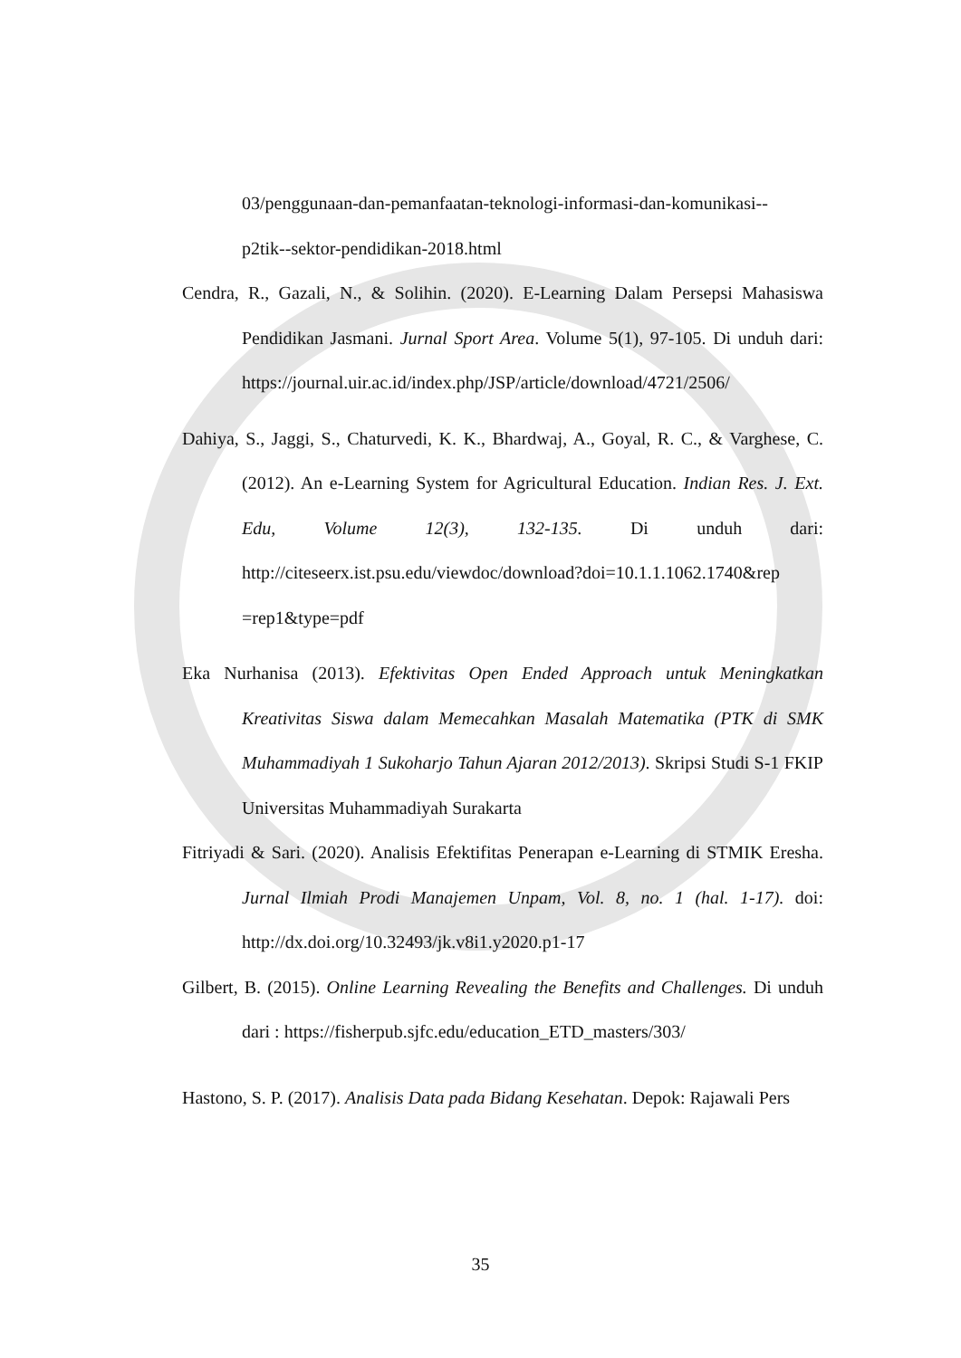03/penggunaan-dan-pemanfaatan-teknologi-informasi-dan-komunikasi--
p2tik--sektor-pendidikan-2018.html
Cendra, R., Gazali, N., & Solihin. (2020). E-Learning Dalam Persepsi Mahasiswa Pendidikan Jasmani. Jurnal Sport Area. Volume 5(1), 97-105. Di unduh dari: https://journal.uir.ac.id/index.php/JSP/article/download/4721/2506/
Dahiya, S., Jaggi, S., Chaturvedi, K. K., Bhardwaj, A., Goyal, R. C., & Varghese, C. (2012). An e-Learning System for Agricultural Education. Indian Res. J. Ext. Edu, Volume 12(3), 132-135. Di unduh dari: http://citeseerx.ist.psu.edu/viewdoc/download?doi=10.1.1.1062.1740&rep =rep1&type=pdf
Eka Nurhanisa (2013). Efektivitas Open Ended Approach untuk Meningkatkan Kreativitas Siswa dalam Memecahkan Masalah Matematika (PTK di SMK Muhammadiyah 1 Sukoharjo Tahun Ajaran 2012/2013). Skripsi Studi S-1 FKIP Universitas Muhammadiyah Surakarta
Fitriyadi & Sari. (2020). Analisis Efektifitas Penerapan e-Learning di STMIK Eresha. Jurnal Ilmiah Prodi Manajemen Unpam, Vol. 8, no. 1 (hal. 1-17). doi: http://dx.doi.org/10.32493/jk.v8i1.y2020.p1-17
Gilbert, B. (2015). Online Learning Revealing the Benefits and Challenges. Di unduh dari : https://fisherpub.sjfc.edu/education_ETD_masters/303/
Hastono, S. P. (2017). Analisis Data pada Bidang Kesehatan. Depok: Rajawali Pers
35